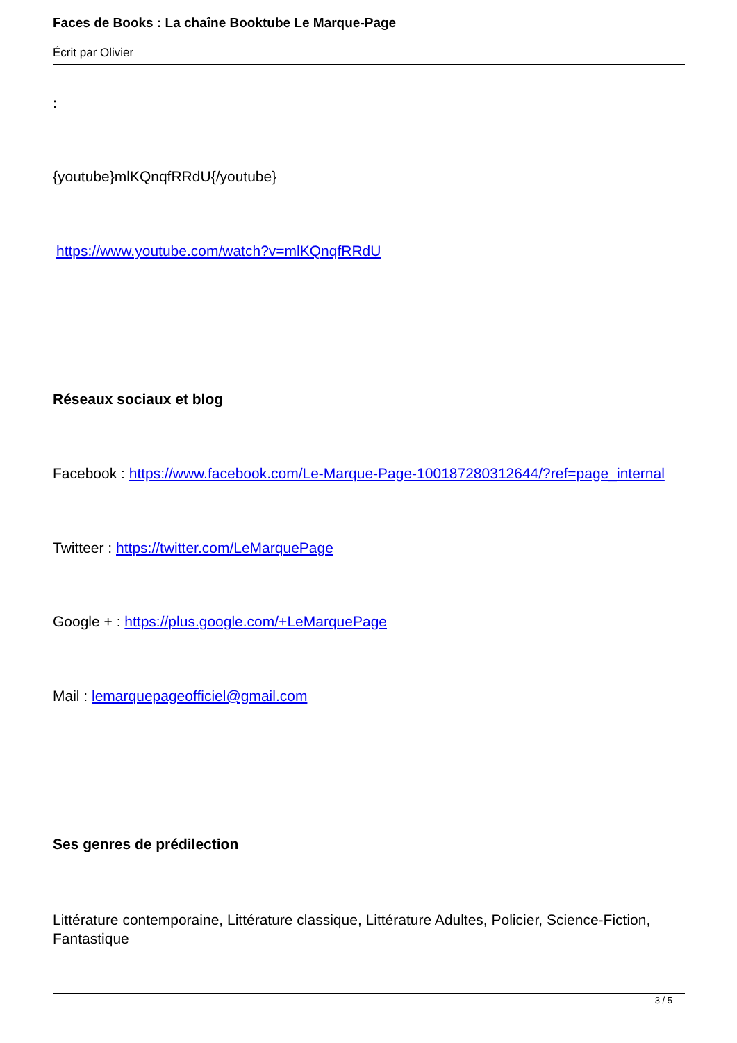Faces de Books : La chaîne Booktube Le Marque-Page
Écrit par Olivier
:
{youtube}mlKQnqfRRdU{/youtube}
https://www.youtube.com/watch?v=mlKQnqfRRdU
Réseaux sociaux et blog
Facebook : https://www.facebook.com/Le-Marque-Page-100187280312644/?ref=page_internal
Twitteer : https://twitter.com/LeMarquePage
Google + : https://plus.google.com/+LeMarquePage
Mail : lemarquepageofficiel@gmail.com
Ses genres de prédilection
Littérature contemporaine, Littérature classique, Littérature Adultes, Policier, Science-Fiction, Fantastique
3 / 5